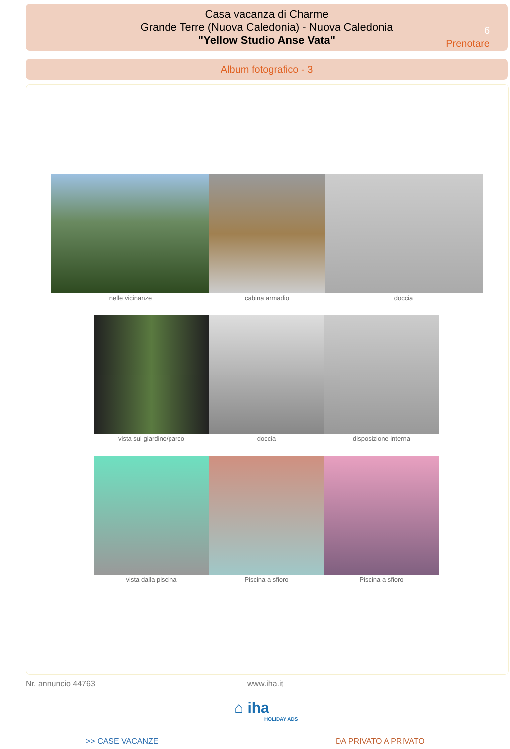Casa vacanza di Charme
Grande Terre (Nuova Caledonia) - Nuova Caledonia
"Yellow Studio Anse Vata"
6
Prenotare
Album fotografico - 3
nelle vicinanze cabina armadio doccia
vista sul giardino/parco doccia disposizione interna
vista dalla piscina Piscina a sfioro Piscina a sfioro
Nr. annuncio 44763 www.iha.it
⌂ iha
HOLIDAY ADS
>> CASE VACANZE DA PRIVATO A PRIVATO